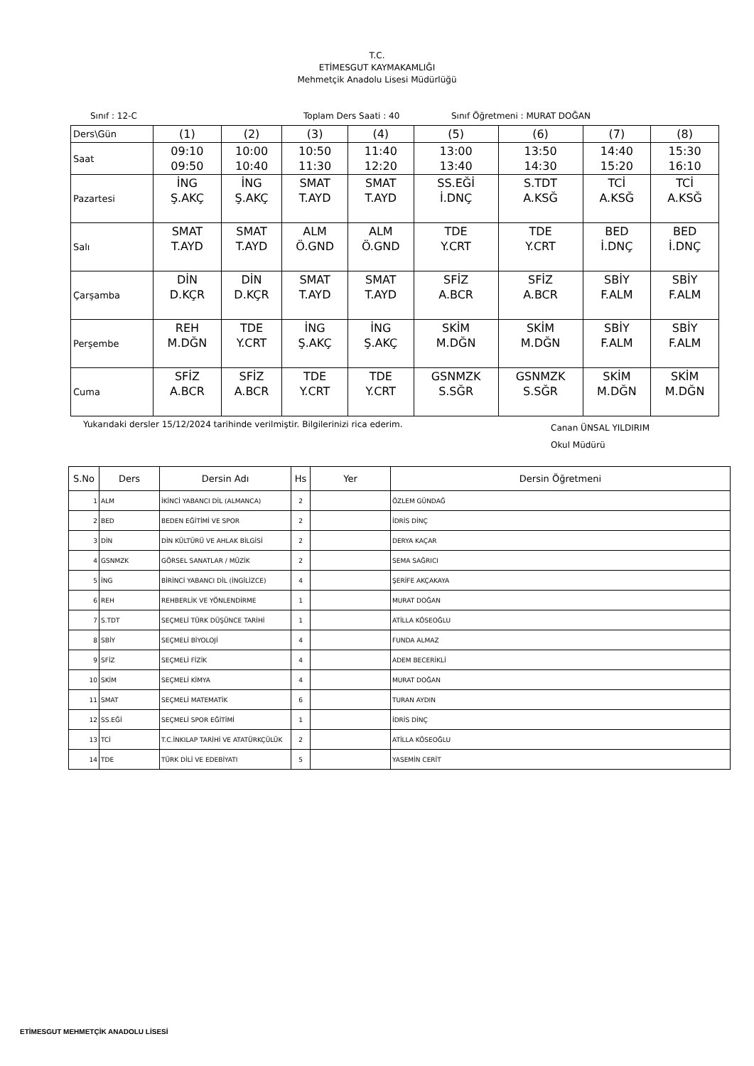T.C.
ETİMESGUT KAYMAKAMLIĞI
Mehmetçik Anadolu Lisesi Müdürlüğü
Sınıf : 12-C Toplam Ders Saati : 40 Sınıf Öğretmeni : MURAT DOĞAN
| Ders\Gün | (1) | (2) | (3) | (4) | (5) | (6) | (7) | (8) |
| Saat | 09:10 09:50 | 10:00 10:40 | 10:50 11:30 | 11:40 12:20 | 13:00 13:40 | 13:50 14:30 | 14:40 15:20 | 15:30 16:10 |
| Pazartesi | İNG Ş.AKÇ | İNG Ş.AKÇ | SMAT T.AYD | SMAT T.AYD | SS.EĞİ İ.DNÇ | S.TDT A.KSĞ | TCİ A.KSĞ | TCİ A.KSĞ |
| Salı | SMAT T.AYD | SMAT T.AYD | ALM Ö.GND | ALM Ö.GND | TDE Y.CRT | TDE Y.CRT | BED İ.DNÇ | BED İ.DNÇ |
| Çarşamba | DİN D.KÇR | DİN D.KÇR | SMAT T.AYD | SMAT T.AYD | SFİZ A.BCR | SFİZ A.BCR | SBİY F.ALM | SBİY F.ALM |
| Perşembe | REH M.DĞN | TDE Y.CRT | İNG Ş.AKÇ | İNG Ş.AKÇ | SKİM M.DĞN | SKİM M.DĞN | SBİY F.ALM | SBİY F.ALM |
| Cuma | SFİZ A.BCR | SFİZ A.BCR | TDE Y.CRT | TDE Y.CRT | GSNMZK S.SĞR | GSNMZK S.SĞR | SKİM M.DĞN | SKİM M.DĞN |
Yukarıdaki dersler 15/12/2024 tarihinde verilmiştir. Bilgilerinizi rica ederim. Canan ÜNSAL YILDIRIM
Okul Müdürü
| S.No | Ders | Dersin Adı | Hs | Yer | Dersin Öğretmeni |
| --- | --- | --- | --- | --- | --- |
| 1 | ALM | İKİNCİ YABANCI DİL (ALMANCA) | 2 | | ÖZLEM GÜNDAĞ |
| 2 | BED | BEDEN EĞİTİMİ VE SPOR | 2 | | İDRİS DİNÇ |
| 3 | DİN | DİN KÜLTÜRÜ VE AHLAK BİLGİSİ | 2 | | DERYA KAÇAR |
| 4 | GSNMZK | GÖRSEL SANATLAR / MÜZİK | 2 | | SEMA SAĞRICI |
| 5 | İNG | BİRİNCİ YABANCI DİL (İNGİLİZCE) | 4 | | ŞERİFE AKÇAKAYA |
| 6 | REH | REHBERLİK VE YÖNLENDİRME | 1 | | MURAT DOĞAN |
| 7 | S.TDT | SEÇMELİ TÜRK DÜŞÜNCE TARİHİ | 1 | | ATİLLA KÖSEOĞLU |
| 8 | SBİY | SEÇMELİ BİYOLOJİ | 4 | | FUNDA ALMAZ |
| 9 | SFİZ | SEÇMELİ FİZİK | 4 | | ADEM BECERİKLİ |
| 10 | SKİM | SEÇMELİ KİMYA | 4 | | MURAT DOĞAN |
| 11 | SMAT | SEÇMELİ MATEMATİK | 6 | | TURAN AYDIN |
| 12 | SS.EĞİ | SEÇMELİ SPOR EĞİTİMİ | 1 | | İDRİS DİNÇ |
| 13 | TCİ | T.C.İNKILAP TARİHİ VE ATATÜRKÇÜLÜK | 2 | | ATİLLA KÖSEOĞLU |
| 14 | TDE | TÜRK DİLİ VE EDEBİYATI | 5 | | YASEMİN CERİT |
ETİMESGUT MEHMETÇİK ANADOLU LİSESİ